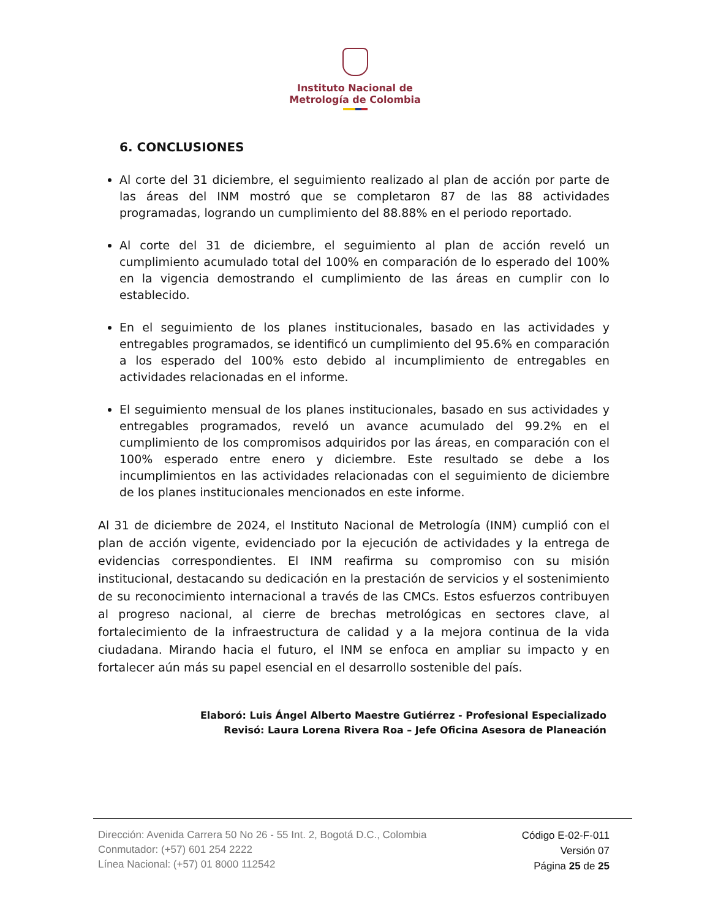Instituto Nacional de
Metrología de Colombia
6. CONCLUSIONES
Al corte del 31 diciembre, el seguimiento realizado al plan de acción por parte de las áreas del INM mostró que se completaron 87 de las 88 actividades programadas, logrando un cumplimiento del 88.88% en el periodo reportado.
Al corte del 31 de diciembre, el seguimiento al plan de acción reveló un cumplimiento acumulado total del 100% en comparación de lo esperado del 100% en la vigencia demostrando el cumplimiento de las áreas en cumplir con lo establecido.
En el seguimiento de los planes institucionales, basado en las actividades y entregables programados, se identificó un cumplimiento del 95.6% en comparación a los esperado del 100% esto debido al incumplimiento de entregables en actividades relacionadas en el informe.
El seguimiento mensual de los planes institucionales, basado en sus actividades y entregables programados, reveló un avance acumulado del 99.2% en el cumplimiento de los compromisos adquiridos por las áreas, en comparación con el 100% esperado entre enero y diciembre. Este resultado se debe a los incumplimientos en las actividades relacionadas con el seguimiento de diciembre de los planes institucionales mencionados en este informe.
Al 31 de diciembre de 2024, el Instituto Nacional de Metrología (INM) cumplió con el plan de acción vigente, evidenciado por la ejecución de actividades y la entrega de evidencias correspondientes. El INM reafirma su compromiso con su misión institucional, destacando su dedicación en la prestación de servicios y el sostenimiento de su reconocimiento internacional a través de las CMCs. Estos esfuerzos contribuyen al progreso nacional, al cierre de brechas metrológicas en sectores clave, al fortalecimiento de la infraestructura de calidad y a la mejora continua de la vida ciudadana. Mirando hacia el futuro, el INM se enfoca en ampliar su impacto y en fortalecer aún más su papel esencial en el desarrollo sostenible del país.
Elaboró: Luis Ángel Alberto Maestre Gutiérrez - Profesional Especializado
Revisó: Laura Lorena Rivera Roa – Jefe Oficina Asesora de Planeación
Dirección: Avenida Carrera 50 No 26 - 55 Int. 2, Bogotá D.C., Colombia
Conmutador: (+57) 601 254 2222
Línea Nacional: (+57) 01 8000 112542
Código E-02-F-011
Versión 07
Página 25 de 25